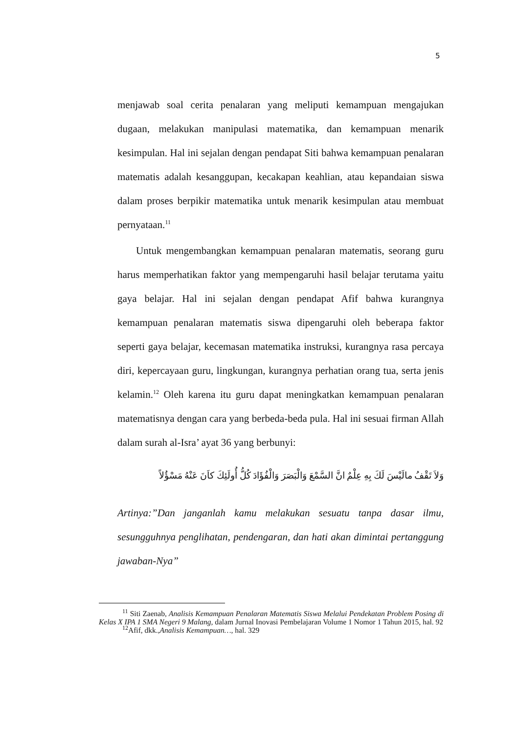5
menjawab soal cerita penalaran yang meliputi kemampuan mengajukan dugaan, melakukan manipulasi matematika, dan kemampuan menarik kesimpulan. Hal ini sejalan dengan pendapat Siti bahwa kemampuan penalaran matematis adalah kesanggupan, kecakapan keahlian, atau kepandaian siswa dalam proses berpikir matematika untuk menarik kesimpulan atau membuat pernyataan.<sup>11</sup>
Untuk mengembangkan kemampuan penalaran matematis, seorang guru harus memperhatikan faktor yang mempengaruhi hasil belajar terutama yaitu gaya belajar. Hal ini sejalan dengan pendapat Afif bahwa kurangnya kemampuan penalaran matematis siswa dipengaruhi oleh beberapa faktor seperti gaya belajar, kecemasan matematika instruksi, kurangnya rasa percaya diri, kepercayaan guru, lingkungan, kurangnya perhatian orang tua, serta jenis kelamin.<sup>12</sup> Oleh karena itu guru dapat meningkatkan kemampuan penalaran matematisnya dengan cara yang berbeda-beda pula. Hal ini sesuai firman Allah dalam surah al-Isra’ ayat 36 yang berbunyi:
وَلاَ تَقْفُ مالَيْسَ لَكَ بِهِ عِلْمٌ انَّ السَّمْعَ وَالْبَصَرَ وَالْفُؤَادَ كُلُّ أُولَئِكَ كاَنَ عَنْهُ مَسْؤُلاً
Artinya:”Dan janganlah kamu melakukan sesuatu tanpa dasar ilmu, sesungguhnya penglihatan, pendengaran, dan hati akan dimintai pertanggung jawaban-Nya”
<sup>11</sup> Siti Zaenab, Analisis Kemampuan Penalaran Matematis Siswa Melalui Pendekatan Problem Posing di Kelas X IPA 1 SMA Negeri 9 Malang, dalam Jurnal Inovasi Pembelajaran Volume 1 Nomor 1 Tahun 2015, hal. 92
<sup>12</sup> Afif, dkk.,Analisis Kemampuan…, hal. 329